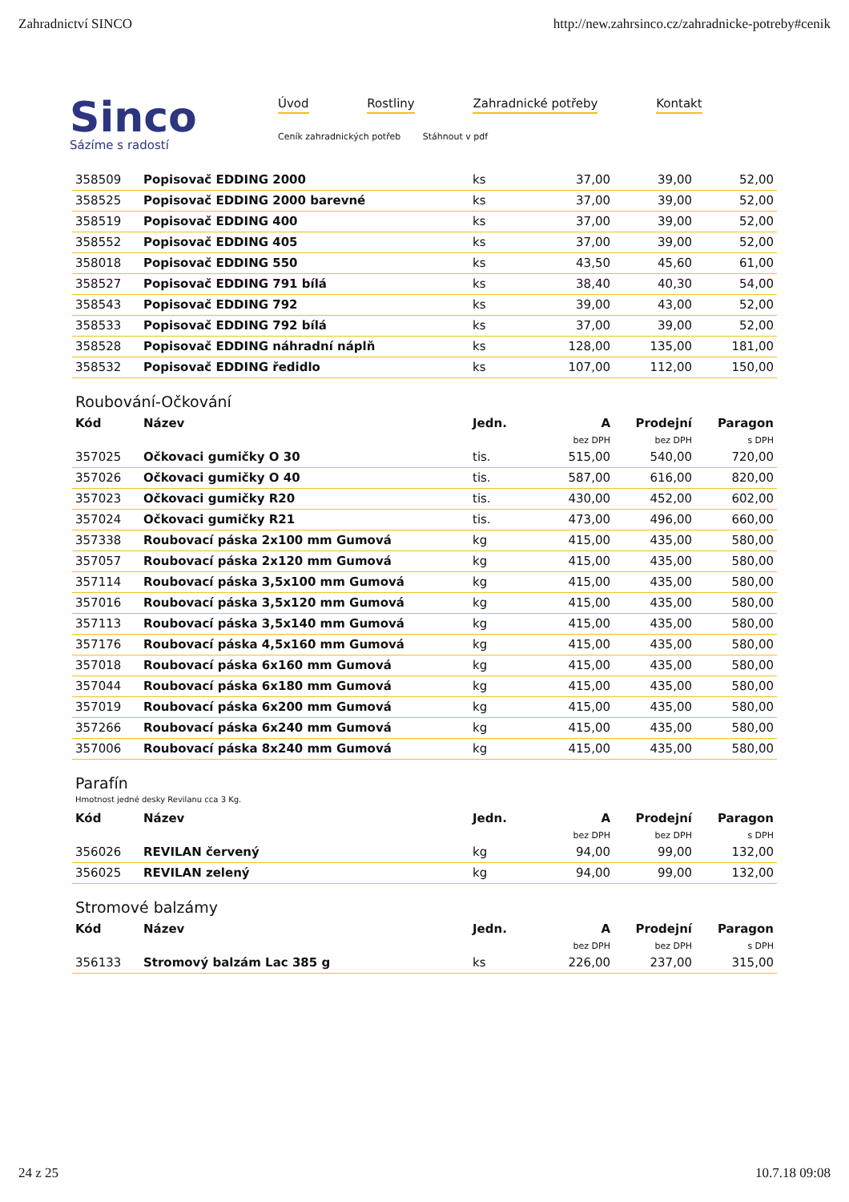Zahradnictví SINCO http://new.zahrsinco.cz/zahradnicke-potreby#cenik
Sinco
Sázíme s radostí
Úvod Rostliny Zahradnické potřeby Kontakt
Ceník zahradnických potřeb Stáhnout v pdf
| 358509 | Popisovač EDDING 2000 | ks | 37,00 | 39,00 | 52,00 |
| 358525 | Popisovač EDDING 2000 barevné | ks | 37,00 | 39,00 | 52,00 |
| 358519 | Popisovač EDDING 400 | ks | 37,00 | 39,00 | 52,00 |
| 358552 | Popisovač EDDING 405 | ks | 37,00 | 39,00 | 52,00 |
| 358018 | Popisovač EDDING 550 | ks | 43,50 | 45,60 | 61,00 |
| 358527 | Popisovač EDDING 791 bílá | ks | 38,40 | 40,30 | 54,00 |
| 358543 | Popisovač EDDING 792 | ks | 39,00 | 43,00 | 52,00 |
| 358533 | Popisovač EDDING 792 bílá | ks | 37,00 | 39,00 | 52,00 |
| 358528 | Popisovač EDDING náhradní náplň | ks | 128,00 | 135,00 | 181,00 |
| 358532 | Popisovač EDDING ředidlo | ks | 107,00 | 112,00 | 150,00 |
Roubování-Očkování
| Kód | Název | Jedn. | A | Prodejní | Paragon |
| --- | --- | --- | --- | --- | --- |
| | | | bez DPH | bez DPH | s DPH |
| 357025 | Očkovaci gumičky O 30 | tis. | 515,00 | 540,00 | 720,00 |
| 357026 | Očkovaci gumičky O 40 | tis. | 587,00 | 616,00 | 820,00 |
| 357023 | Očkovaci gumičky R20 | tis. | 430,00 | 452,00 | 602,00 |
| 357024 | Očkovaci gumičky R21 | tis. | 473,00 | 496,00 | 660,00 |
| 357338 | Roubovací páska 2x100 mm Gumová | kg | 415,00 | 435,00 | 580,00 |
| 357057 | Roubovací páska 2x120 mm Gumová | kg | 415,00 | 435,00 | 580,00 |
| 357114 | Roubovací páska 3,5x100 mm Gumová | kg | 415,00 | 435,00 | 580,00 |
| 357016 | Roubovací páska 3,5x120 mm Gumová | kg | 415,00 | 435,00 | 580,00 |
| 357113 | Roubovací páska 3,5x140 mm Gumová | kg | 415,00 | 435,00 | 580,00 |
| 357176 | Roubovací páska 4,5x160 mm Gumová | kg | 415,00 | 435,00 | 580,00 |
| 357018 | Roubovací páska 6x160 mm Gumová | kg | 415,00 | 435,00 | 580,00 |
| 357044 | Roubovací páska 6x180 mm Gumová | kg | 415,00 | 435,00 | 580,00 |
| 357019 | Roubovací páska 6x200 mm Gumová | kg | 415,00 | 435,00 | 580,00 |
| 357266 | Roubovací páska 6x240 mm Gumová | kg | 415,00 | 435,00 | 580,00 |
| 357006 | Roubovací páska 8x240 mm Gumová | kg | 415,00 | 435,00 | 580,00 |
Parafín
Hmotnost jedné desky Revilanu cca 3 Kg.
| Kód | Název | Jedn. | A | Prodejní | Paragon |
| --- | --- | --- | --- | --- | --- |
| | | | bez DPH | bez DPH | s DPH |
| 356026 | REVILAN červený | kg | 94,00 | 99,00 | 132,00 |
| 356025 | REVILAN zelený | kg | 94,00 | 99,00 | 132,00 |
Stromové balzámy
| Kód | Název | Jedn. | A | Prodejní | Paragon |
| --- | --- | --- | --- | --- | --- |
| | | | bez DPH | bez DPH | s DPH |
| 356133 | Stromový balzám Lac 385 g | ks | 226,00 | 237,00 | 315,00 |
24 z 25 10.7.18 09:08